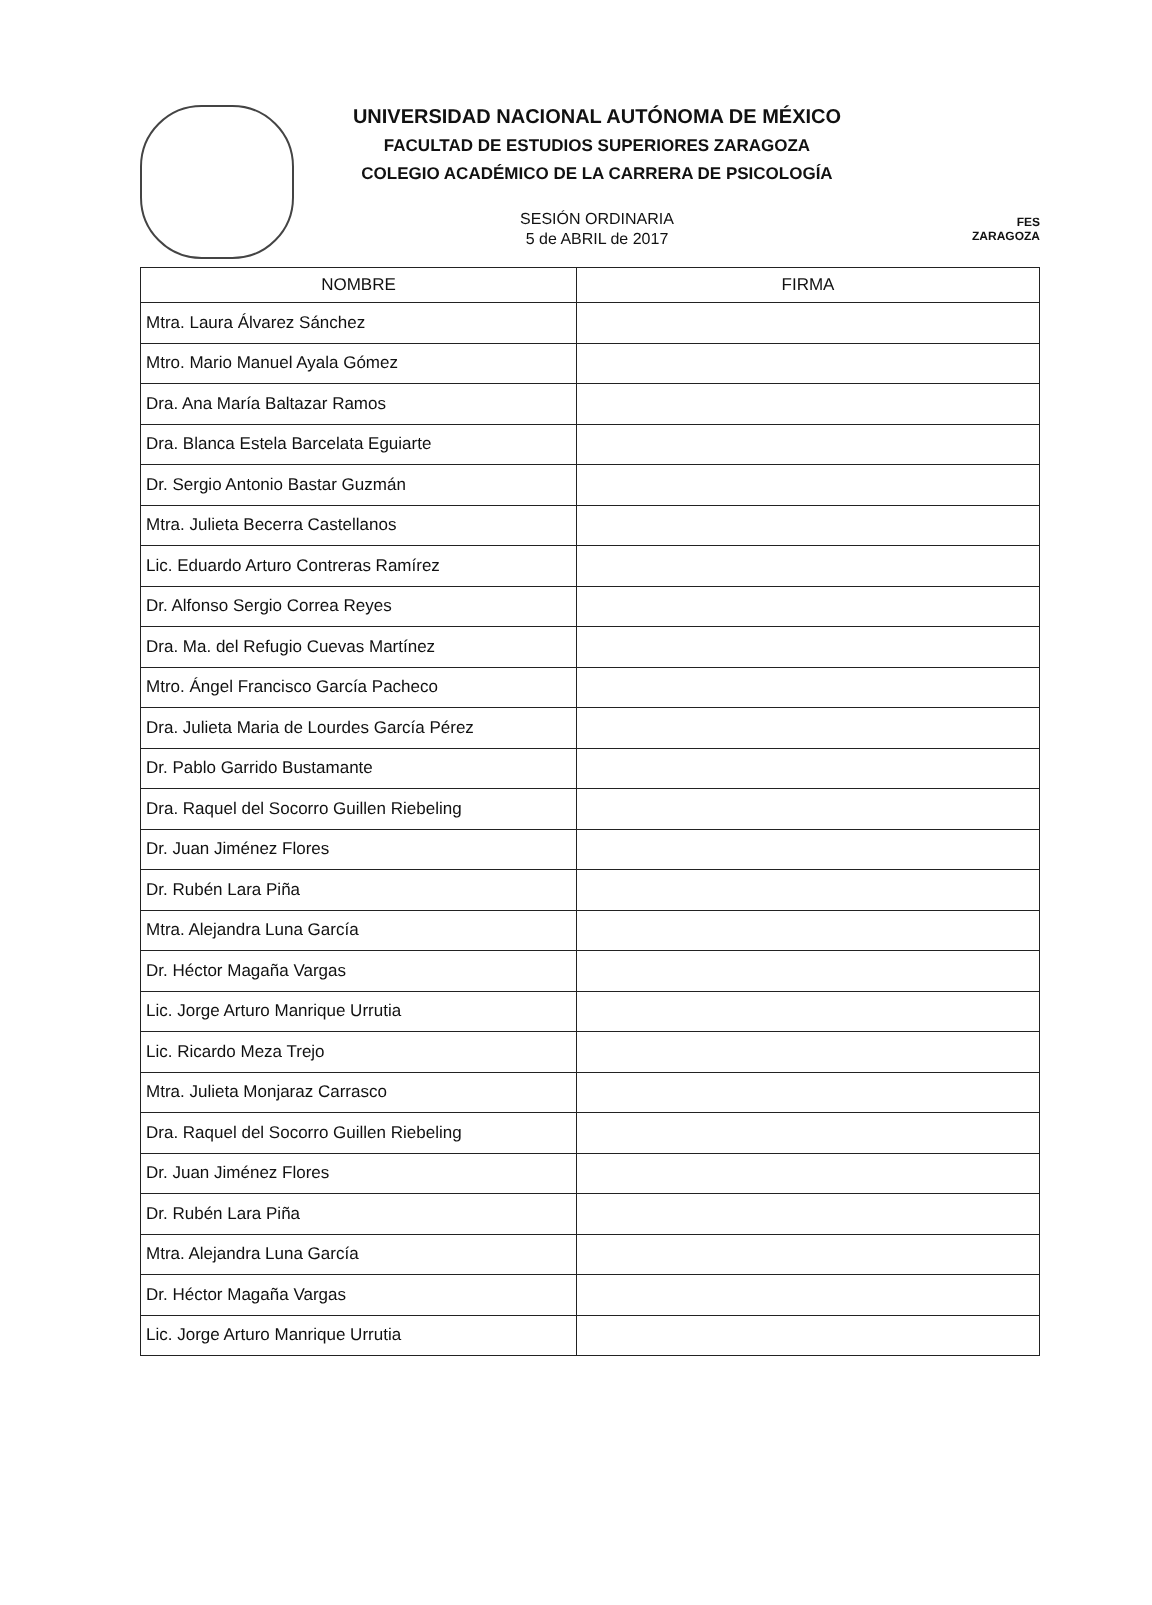UNIVERSIDAD NACIONAL AUTÓNOMA DE MÉXICO
FACULTAD DE ESTUDIOS SUPERIORES ZARAGOZA
COLEGIO ACADÉMICO DE LA CARRERA DE PSICOLOGÍA
SESIÓN ORDINARIA
5 de ABRIL de 2017
FES
ZARAGOZA
| NOMBRE | FIRMA |
| --- | --- |
| Mtra. Laura Álvarez Sánchez | |
| Mtro. Mario Manuel Ayala Gómez | |
| Dra. Ana María Baltazar Ramos | |
| Dra. Blanca Estela Barcelata Eguiarte | |
| Dr. Sergio Antonio Bastar Guzmán | |
| Mtra. Julieta Becerra Castellanos | |
| Lic. Eduardo Arturo Contreras Ramírez | |
| Dr. Alfonso Sergio Correa Reyes | |
| Dra. Ma. del Refugio Cuevas Martínez | |
| Mtro. Ángel Francisco García Pacheco | |
| Dra. Julieta Maria de Lourdes García Pérez | |
| Dr. Pablo Garrido Bustamante | |
| Dra. Raquel del Socorro Guillen Riebeling | |
| Dr. Juan Jiménez Flores | |
| Dr. Rubén Lara Piña | |
| Mtra. Alejandra Luna García | |
| Dr. Héctor Magaña Vargas | |
| Lic. Jorge Arturo Manrique Urrutia | |
| Lic. Ricardo Meza Trejo | |
| Mtra. Julieta Monjaraz Carrasco | |
| Dra. Raquel del Socorro Guillen Riebeling | |
| Dr. Juan Jiménez Flores | |
| Dr. Rubén Lara Piña | |
| Mtra. Alejandra Luna García | |
| Dr. Héctor Magaña Vargas | |
| Lic. Jorge Arturo Manrique Urrutia | |